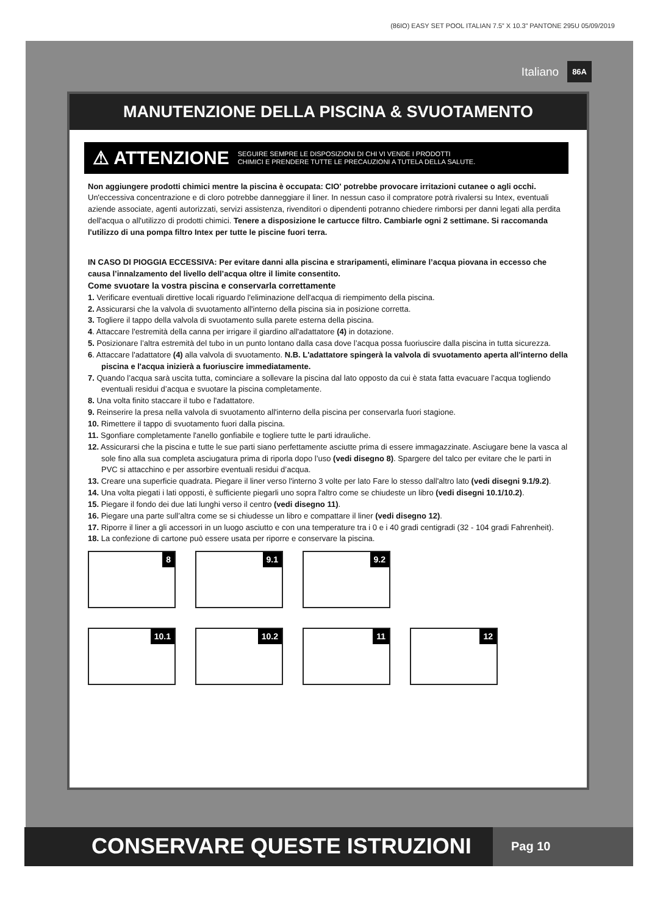(86IO) EASY SET POOL ITALIAN 7.5” X 10.3” PANTONE 295U 05/09/2019
Italiano 86A
MANUTENZIONE DELLA PISCINA & SVUOTAMENTO
⚠ ATTENZIONE SEGUIRE SEMPRE LE DISPOSIZIONI DI CHI VI VENDE I PRODOTTI
CHIMICI E PRENDERE TUTTE LE PRECAUZIONI A TUTELA DELLA SALUTE.
Non aggiungere prodotti chimici mentre la piscina è occupata: CIO' potrebbe provocare irritazioni cutanee o agli occhi. Un'eccessiva concentrazione e di cloro potrebbe danneggiare il liner. In nessun caso il compratore potrà rivalersi su Intex, eventuali aziende associate, agenti autorizzati, servizi assistenza, rivenditori o dipendenti potranno chiedere rimborsi per danni legati alla perdita dell'acqua o all'utilizzo di prodotti chimici. Tenere a disposizione le cartucce filtro. Cambiarle ogni 2 settimane. Si raccomanda l'utilizzo di una pompa filtro Intex per tutte le piscine fuori terra.
IN CASO DI PIOGGIA ECCESSIVA: Per evitare danni alla piscina e straripamenti, eliminare l’acqua piovana in eccesso che causa l’innalzamento del livello dell’acqua oltre il limite consentito.
Come svuotare la vostra piscina e conservarla correttamente
1. Verificare eventuali direttive locali riguardo l'eliminazione dell'acqua di riempimento della piscina.
2. Assicurarsi che la valvola di svuotamento all'interno della piscina sia in posizione corretta.
3. Togliere il tappo della valvola di svuotamento sulla parete esterna della piscina.
4. Attaccare l'estremità della canna per irrigare il giardino all'adattatore (4) in dotazione.
5. Posizionare l’altra estremità del tubo in un punto lontano dalla casa dove l’acqua possa fuoriuscire dalla piscina in tutta sicurezza.
6. Attaccare l'adattatore (4) alla valvola di svuotamento. N.B. L'adattatore spingerà la valvola di svuotamento aperta all'interno della piscina e l'acqua inizierà a fuoriuscire immediatamente.
7. Quando l’acqua sarà uscita tutta, cominciare a sollevare la piscina dal lato opposto da cui è stata fatta evacuare l’acqua togliendo eventuali residui d’acqua e svuotare la piscina completamente.
8. Una volta finito staccare il tubo e l'adattatore.
9. Reinserire la presa nella valvola di svuotamento all'interno della piscina per conservarla fuori stagione.
10. Rimettere il tappo di svuotamento fuori dalla piscina.
11. Sgonfiare completamente l'anello gonfiabile e togliere tutte le parti idrauliche.
12. Assicurarsi che la piscina e tutte le sue parti siano perfettamente asciutte prima di essere immagazzinate. Asciugare bene la vasca al sole fino alla sua completa asciugatura prima di riporla dopo l’uso (vedi disegno 8). Spargere del talco per evitare che le parti in PVC si attacchino e per assorbire eventuali residui d’acqua.
13. Creare una superficie quadrata. Piegare il liner verso l'interno 3 volte per lato Fare lo stesso dall'altro lato (vedi disegni 9.1/9.2).
14. Una volta piegati i lati opposti, è sufficiente piegarli uno sopra l'altro come se chiudeste un libro (vedi disegni 10.1/10.2).
15. Piegare il fondo dei due lati lunghi verso il centro (vedi disegno 11).
16. Piegare una parte sull’altra come se si chiudesse un libro e compattare il liner (vedi disegno 12).
17. Riporre il liner a gli accessori in un luogo asciutto e con una temperature tra i 0 e i 40 gradi centigradi (32 - 104 gradi Fahrenheit).
18. La confezione di cartone può essere usata per riporre e conservare la piscina.
8
9.1
9.2
10.1
10.2
11
12
CONSERVARE QUESTE ISTRUZIONI
Pag 10